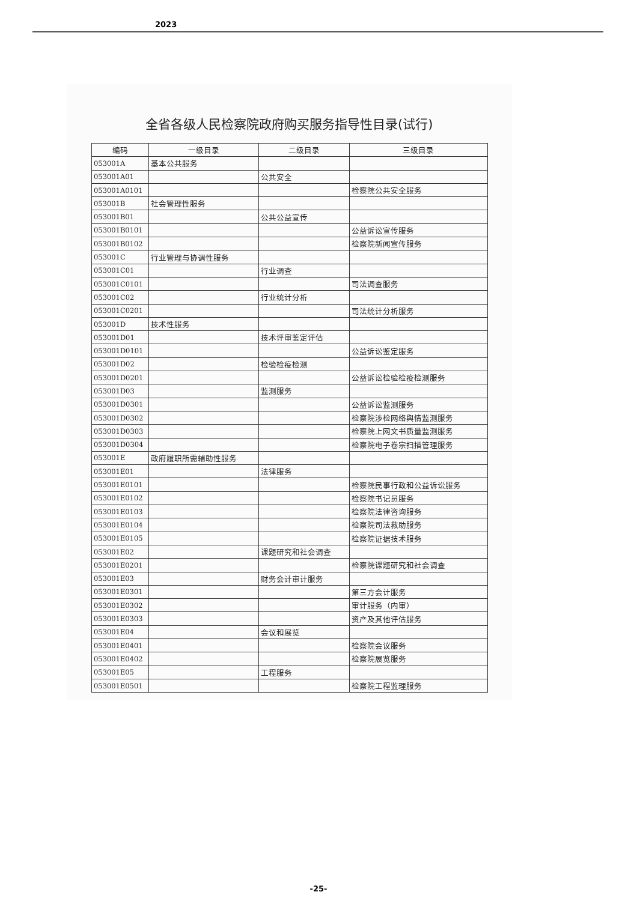2023
全省各级人民检察院政府购买服务指导性目录(试行)
| 编码 | 一级目录 | 二级目录 | 三级目录 |
| --- | --- | --- | --- |
| 053001A | 基本公共服务 | | |
| 053001A01 | | 公共安全 | |
| 053001A0101 | | | 检察院公共安全服务 |
| 053001B | 社会管理性服务 | | |
| 053001B01 | | 公共公益宣传 | |
| 053001B0101 | | | 公益诉讼宣传服务 |
| 053001B0102 | | | 检察院新闻宣传服务 |
| 053001C | 行业管理与协调性服务 | | |
| 053001C01 | | 行业调查 | |
| 053001C0101 | | | 司法调查服务 |
| 053001C02 | | 行业统计分析 | |
| 053001C0201 | | | 司法统计分析服务 |
| 053001D | 技术性服务 | | |
| 053001D01 | | 技术评审鉴定评估 | |
| 053001D0101 | | | 公益诉讼鉴定服务 |
| 053001D02 | | 检验检疫检测 | |
| 053001D0201 | | | 公益诉讼检验检疫检测服务 |
| 053001D03 | | 监测服务 | |
| 053001D0301 | | | 公益诉讼监测服务 |
| 053001D0302 | | | 检察院涉检网络舆情监测服务 |
| 053001D0303 | | | 检察院上网文书质量监测服务 |
| 053001D0304 | | | 检察院电子卷宗扫描管理服务 |
| 053001E | 政府履职所需辅助性服务 | | |
| 053001E01 | | 法律服务 | |
| 053001E0101 | | | 检察院民事行政和公益诉讼服务 |
| 053001E0102 | | | 检察院书记员服务 |
| 053001E0103 | | | 检察院法律咨询服务 |
| 053001E0104 | | | 检察院司法救助服务 |
| 053001E0105 | | | 检察院证据技术服务 |
| 053001E02 | | 课题研究和社会调查 | |
| 053001E0201 | | | 检察院课题研究和社会调查 |
| 053001E03 | | 财务会计审计服务 | |
| 053001E0301 | | | 第三方会计服务 |
| 053001E0302 | | | 审计服务（内审） |
| 053001E0303 | | | 资产及其他评估服务 |
| 053001E04 | | 会议和展览 | |
| 053001E0401 | | | 检察院会议服务 |
| 053001E0402 | | | 检察院展览服务 |
| 053001E05 | | 工程服务 | |
| 053001E0501 | | | 检察院工程监理服务 |
-25-